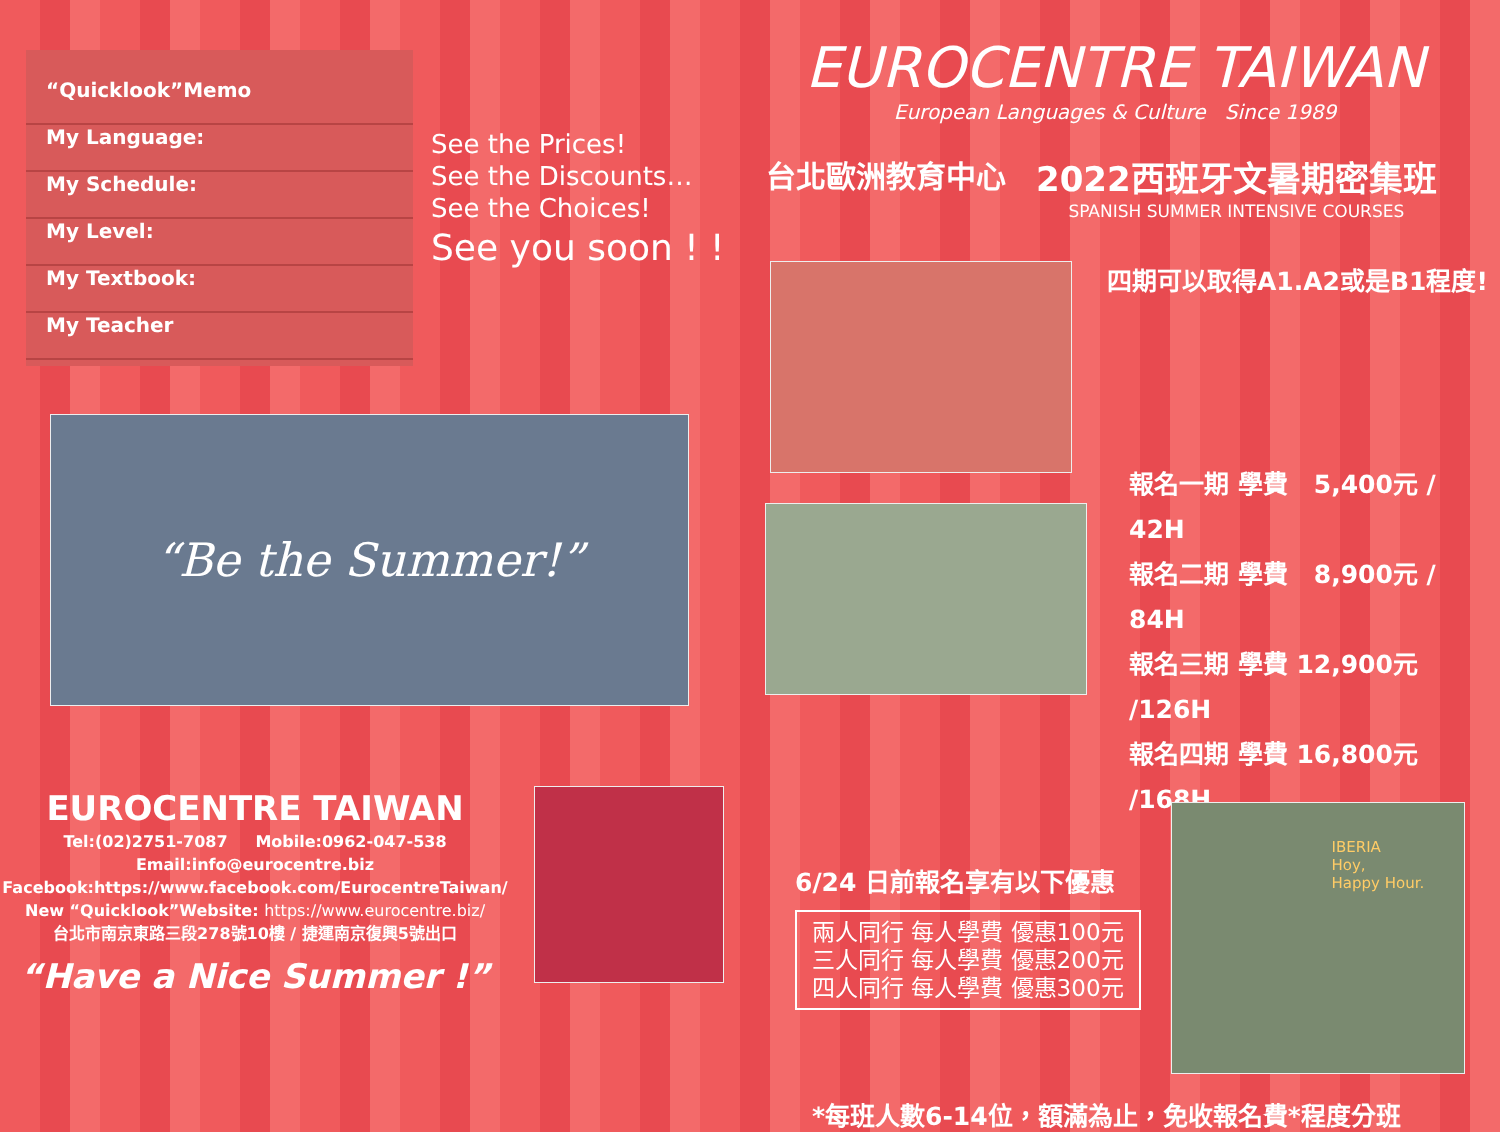“Quicklook”Memo
My Language:
My Schedule:
My Level:
My Textbook:
My Teacher
See the Prices!
See the Discounts…
See the Choices!
See you soon ! !
“Be the Summer!”
EUROCENTRE TAIWAN
Tel:(02)2751-7087 Mobile:0962-047-538
Email:info@eurocentre.biz
Facebook:https://www.facebook.com/EurocentreTaiwan/
New “Quicklook”Website: https://www.eurocentre.biz/
台北市南京東路三段278號10樓 / 捷運南京復興5號出口
“Have a Nice Summer !”
EUROCENTRE TAIWAN
European Languages & Culture Since 1989
台北歐洲教育中心 2022西班牙文暑期密集班
SPANISH SUMMER INTENSIVE COURSES
四期可以取得A1.A2或是B1程度!
報名一期 學費 5,400元 / 42H
報名二期 學費 8,900元 / 84H
報名三期 學費 12,900元 /126H
報名四期 學費 16,800元 /168H
6/24 日前報名享有以下優惠
兩人同行 每人學費 優惠100元
三人同行 每人學費 優惠200元
四人同行 每人學費 優惠300元
IBERIA
Hoy,
Happy Hour.
*每班人數6-14位，額滿為止，免收報名費*程度分班